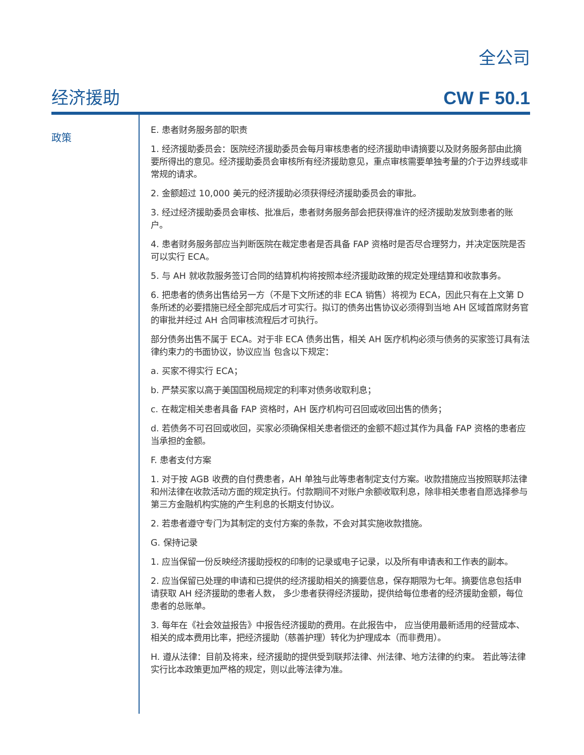全公司
经济援助 CW F 50.1
政策
E. 患者财务服务部的职责
1. 经济援助委员会：医院经济援助委员会每月审核患者的经济援助申请摘要以及财务服务部由此摘要所得出的意见。经济援助委员会审核所有经济援助意见，重点审核需要单独考量的介于边界线或非常规的请求。
2. 金额超过 10,000 美元的经济援助必须获得经济援助委员会的审批。
3. 经过经济援助委员会审核、批准后，患者财务服务部会把获得准许的经济援助发放到患者的账户。
4. 患者财务服务部应当判断医院在裁定患者是否具备 FAP 资格时是否尽合理努力，并决定医院是否可以实行 ECA。
5. 与 AH 就收款服务签订合同的结算机构将按照本经济援助政策的规定处理结算和收款事务。
6. 把患者的债务出售给另一方（不是下文所述的非 ECA 销售）将视为 ECA，因此只有在上文第 D 条所述的必要措施已经全部完成后才可实行。拟订的债务出售协议必须得到当地 AH 区域首席财务官的审批并经过 AH 合同审核流程后才可执行。
部分债务出售不属于 ECA。对于非 ECA 债务出售，相关 AH 医疗机构必须与债务的买家签订具有法律约束力的书面协议，协议应当 包含以下规定：
a. 买家不得实行 ECA；
b. 严禁买家以高于美国国税局规定的利率对债务收取利息；
c. 在裁定相关患者具备 FAP 资格时，AH 医疗机构可召回或收回出售的债务；
d. 若债务不可召回或收回，买家必须确保相关患者偿还的金额不超过其作为具备 FAP 资格的患者应当承担的金额。
F. 患者支付方案
1. 对于按 AGB 收费的自付费患者，AH 单独与此等患者制定支付方案。收款措施应当按照联邦法律和州法律在收款活动方面的规定执行。付款期间不对账户余额收取利息，除非相关患者自愿选择参与第三方金融机构实施的产生利息的长期支付协议。
2. 若患者遵守专门为其制定的支付方案的条款，不会对其实施收款措施。
G. 保持记录
1. 应当保留一份反映经济援助授权的印制的记录或电子记录，以及所有申请表和工作表的副本。
2. 应当保留已处理的申请和已提供的经济援助相关的摘要信息，保存期限为七年。摘要信息包括申请获取 AH 经济援助的患者人数， 多少患者获得经济援助，提供给每位患者的经济援助金额，每位患者的总账单。
3. 每年在《社会效益报告》中报告经济援助的费用。在此报告中， 应当使用最新适用的经营成本、相关的成本费用比率，把经济援助（慈善护理）转化为护理成本（而非费用）。
H. 遵从法律：目前及将来，经济援助的提供受到联邦法律、州法律、地方法律的约束。 若此等法律实行比本政策更加严格的规定，则以此等法律为准。